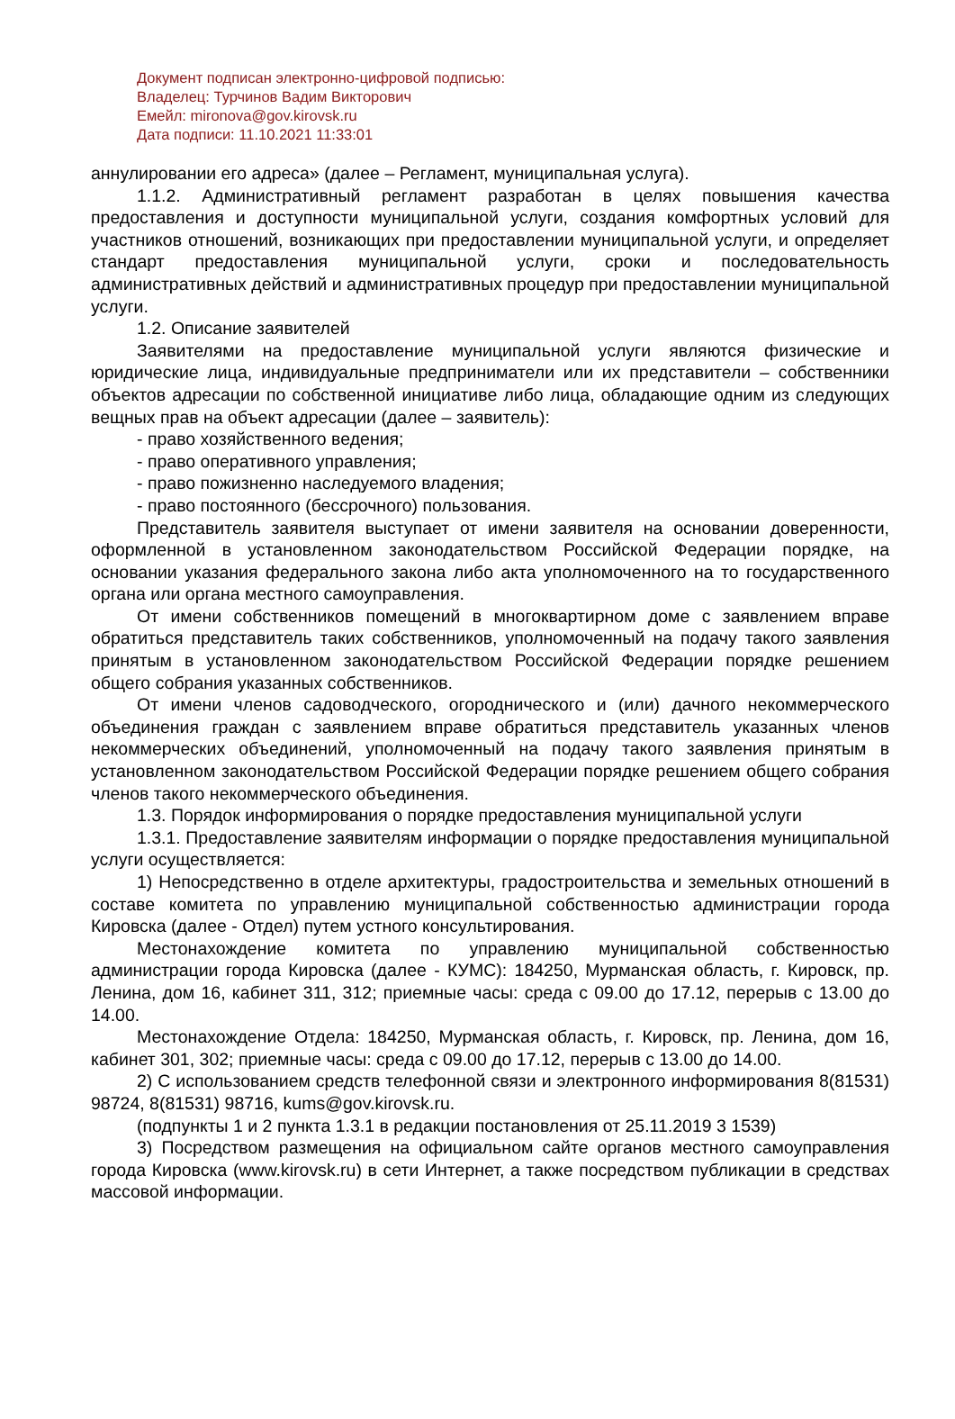Документ подписан электронно-цифровой подписью:
Владелец: Турчинов Вадим Викторович
Емейл: mironova@gov.kirovsk.ru
Дата подписи: 11.10.2021 11:33:01
аннулировании его адреса» (далее – Регламент, муниципальная услуга).
1.1.2. Административный регламент разработан в целях повышения качества предоставления и доступности муниципальной услуги, создания комфортных условий для участников отношений, возникающих при предоставлении муниципальной услуги, и определяет стандарт предоставления муниципальной услуги, сроки и последовательность административных действий и административных процедур при предоставлении муниципальной услуги.
1.2. Описание заявителей
Заявителями на предоставление муниципальной услуги являются физические и юридические лица, индивидуальные предприниматели или их представители – собственники объектов адресации по собственной инициативе либо лица, обладающие одним из следующих вещных прав на объект адресации (далее – заявитель):
- право хозяйственного ведения;
- право оперативного управления;
- право пожизненно наследуемого владения;
- право постоянного (бессрочного) пользования.
Представитель заявителя выступает от имени заявителя на основании доверенности, оформленной в установленном законодательством Российской Федерации порядке, на основании указания федерального закона либо акта уполномоченного на то государственного органа или органа местного самоуправления.
От имени собственников помещений в многоквартирном доме с заявлением вправе обратиться представитель таких собственников, уполномоченный на подачу такого заявления принятым в установленном законодательством Российской Федерации порядке решением общего собрания указанных собственников.
От имени членов садоводческого, огороднического и (или) дачного некоммерческого объединения граждан с заявлением вправе обратиться представитель указанных членов некоммерческих объединений, уполномоченный на подачу такого заявления принятым в установленном законодательством Российской Федерации порядке решением общего собрания членов такого некоммерческого объединения.
1.3. Порядок информирования о порядке предоставления муниципальной услуги
1.3.1. Предоставление заявителям информации о порядке предоставления муниципальной услуги осуществляется:
1) Непосредственно в отделе архитектуры, градостроительства и земельных отношений в составе комитета по управлению муниципальной собственностью администрации города Кировска (далее - Отдел) путем устного консультирования.
Местонахождение комитета по управлению муниципальной собственностью администрации города Кировска (далее - КУМС): 184250, Мурманская область, г. Кировск, пр. Ленина, дом 16, кабинет 311, 312; приемные часы: среда с 09.00 до 17.12, перерыв с 13.00 до 14.00.
Местонахождение Отдела: 184250, Мурманская область, г. Кировск, пр. Ленина, дом 16, кабинет 301, 302; приемные часы: среда с 09.00 до 17.12, перерыв с 13.00 до 14.00.
2) С использованием средств телефонной связи и электронного информирования 8(81531) 98724, 8(81531) 98716, kums@gov.kirovsk.ru.
(подпункты 1 и 2 пункта 1.3.1 в редакции постановления от 25.11.2019 3 1539)
3) Посредством размещения на официальном сайте органов местного самоуправления города Кировска (www.kirovsk.ru) в сети Интернет, а также посредством публикации в средствах массовой информации.